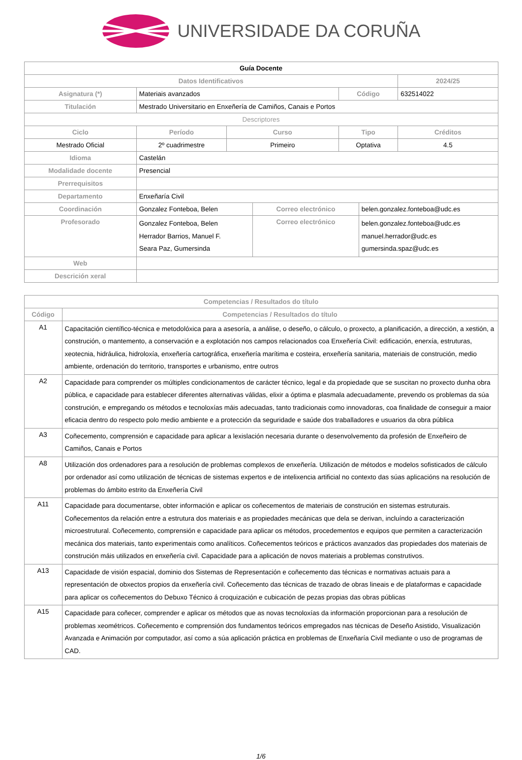UNIVERSIDADE DA CORUÑA
| Guía Docente | | | | | | |
| Datos Identificativos | | | | | | 2024/25 |
| Asignatura (*) | Materiais avanzados | | | Código | | 632514022 |
| Titulación | Mestrado Universitario en Enxeñería de Camiños, Canais e Portos | | | | | |
| Descriptores | | | | | | |
| Ciclo | Período | Curso | | Tipo | | Créditos |
| Mestrado Oficial | 2º cuadrimestre | Primeiro | | Optativa | | 4.5 |
| Idioma | Castelán | | | | | |
| Modalidade docente | Presencial | | | | | |
| Prerrequisitos | | | | | | |
| Departamento | Enxeñaría Civil | | | | | |
| Coordinación | Gonzalez Fonteboa, Belen | | Correo electrónico | | belen.gonzalez.fonteboa@udc.es | |
| Profesorado | Gonzalez Fonteboa, Belen Herrador Barrios, Manuel F. Seara Paz, Gumersinda | | Correo electrónico | | belen.gonzalez.fonteboa@udc.es manuel.herrador@udc.es gumersinda.spaz@udc.es | |
| Web | | | | | | |
| Descrición xeral | | | | | | |
| Competencias / Resultados do título | |
| --- | --- |
| Código | Competencias / Resultados do título |
| A1 | Capacitación científico-técnica e metodolóxica para a asesoría, a análise, o deseño, o cálculo, o proxecto, a planificación, a dirección, a xestión, a construción, o mantemento, a conservación e a explotación nos campos relacionados coa Enxeñería Civil: edificación, enerxía, estruturas, xeotecnia, hidráulica, hidroloxía, enxeñería cartográfica, enxeñería marítima e costeira, enxeñería sanitaria, materiais de construción, medio ambiente, ordenación do territorio, transportes e urbanismo, entre outros |
| A2 | Capacidade para comprender os múltiples condicionamentos de carácter técnico, legal e da propiedade que se suscitan no proxecto dunha obra pública, e capacidade para establecer diferentes alternativas válidas, elixir a óptima e plasmala adecuadamente, prevendo os problemas da súa construción, e empregando os métodos e tecnoloxías máis adecuadas, tanto tradicionais como innovadoras, coa finalidade de conseguir a maior eficacia dentro do respecto polo medio ambiente e a protección da seguridade e saúde dos traballadores e usuarios da obra pública |
| A3 | Coñecemento, comprensión e capacidade para aplicar a lexislación necesaria durante o desenvolvemento da profesión de Enxeñeiro de Camiños, Canais e Portos |
| A8 | Utilización dos ordenadores para a resolución de problemas complexos de enxeñería. Utilización de métodos e modelos sofisticados de cálculo por ordenador así como utilización de técnicas de sistemas expertos e de intelixencia artificial no contexto das súas aplicacións na resolución de problemas do ámbito estrito da Enxeñería Civil |
| A11 | Capacidade para documentarse, obter información e aplicar os coñecementos de materiais de construción en sistemas estruturais. Coñecementos da relación entre a estrutura dos materiais e as propiedades mecánicas que dela se derivan, incluíndo a caracterización microestrutural. Coñecemento, comprensión e capacidade para aplicar os métodos, procedementos e equipos que permiten a caracterización mecánica dos materiais, tanto experimentais como analíticos. Coñecementos teóricos e prácticos avanzados das propiedades dos materiais de construción máis utilizados en enxeñería civil. Capacidade para a aplicación de novos materiais a problemas construtivos. |
| A13 | Capacidade de visión espacial, dominio dos Sistemas de Representación e coñecemento das técnicas e normativas actuais para a representación de obxectos propios da enxeñería civil. Coñecemento das técnicas de trazado de obras lineais e de plataformas e capacidade para aplicar os coñecementos do Debuxo Técnico á croquización e cubicación de pezas propias das obras públicas |
| A15 | Capacidade para coñecer, comprender e aplicar os métodos que as novas tecnoloxías da información proporcionan para a resolución de problemas xeométricos. Coñecemento e comprensión dos fundamentos teóricos empregados nas técnicas de Deseño Asistido, Visualización Avanzada e Animación por computador, así como a súa aplicación práctica en problemas de Enxeñaría Civil mediante o uso de programas de CAD. |
1/6